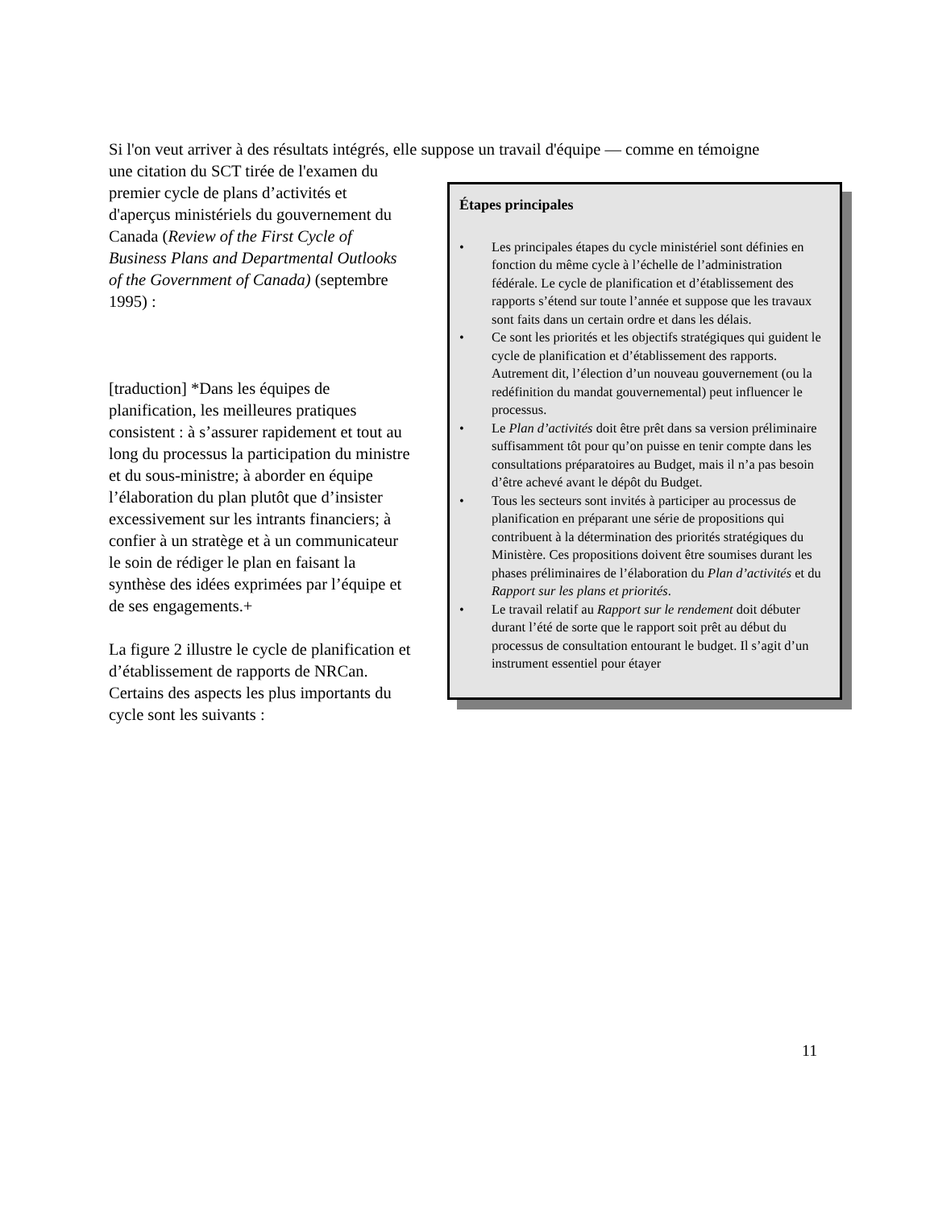Si l'on veut arriver à des résultats intégrés, elle suppose un travail d'équipe — comme en témoigne
Étapes principales
• Les principales étapes du cycle ministériel sont définies en fonction du même cycle à l’échelle de l’administration fédérale. Le cycle de planification et d’établissement des rapports s’étend sur toute l’année et suppose que les travaux sont faits dans un certain ordre et dans les délais.
• Ce sont les priorités et les objectifs stratégiques qui guident le cycle de planification et d’établissement des rapports. Autrement dit, l’élection d’un nouveau gouvernement (ou la redéfinition du mandat gouvernemental) peut influencer le processus.
• Le Plan d’activités doit être prêt dans sa version préliminaire suffisamment tôt pour qu’on puisse en tenir compte dans les consultations préparatoires au Budget, mais il n’a pas besoin d’être achevé avant le dépôt du Budget.
• Tous les secteurs sont invités à participer au processus de planification en préparant une série de propositions qui contribuent à la détermination des priorités stratégiques du Ministère. Ces propositions doivent être soumises durant les phases préliminaires de l’élaboration du Plan d’activités et du Rapport sur les plans et priorités.
• Le travail relatif au Rapport sur le rendement doit débuter durant l’été de sorte que le rapport soit prêt au début du processus de consultation entourant le budget. Il s’agit d’un instrument essentiel pour étayer
une citation du SCT tirée de l'examen du premier cycle de plans d’activités et d'aperçus ministériels du gouvernement du Canada (Review of the First Cycle of Business Plans and Departmental Outlooks of the Government of Canada) (septembre 1995) :
[traduction] *Dans les équipes de planification, les meilleures pratiques consistent : à s’assurer rapidement et tout au long du processus la participation du ministre et du sous-ministre; à aborder en équipe l’élaboration du plan plutôt que d’insister excessivement sur les intrants financiers; à confier à un stratège et à un communicateur le soin de rédiger le plan en faisant la synthèse des idées exprimées par l’équipe et de ses engagements.+
La figure 2 illustre le cycle de planification et d’établissement de rapports de NRCan. Certains des aspects les plus importants du cycle sont les suivants :
11